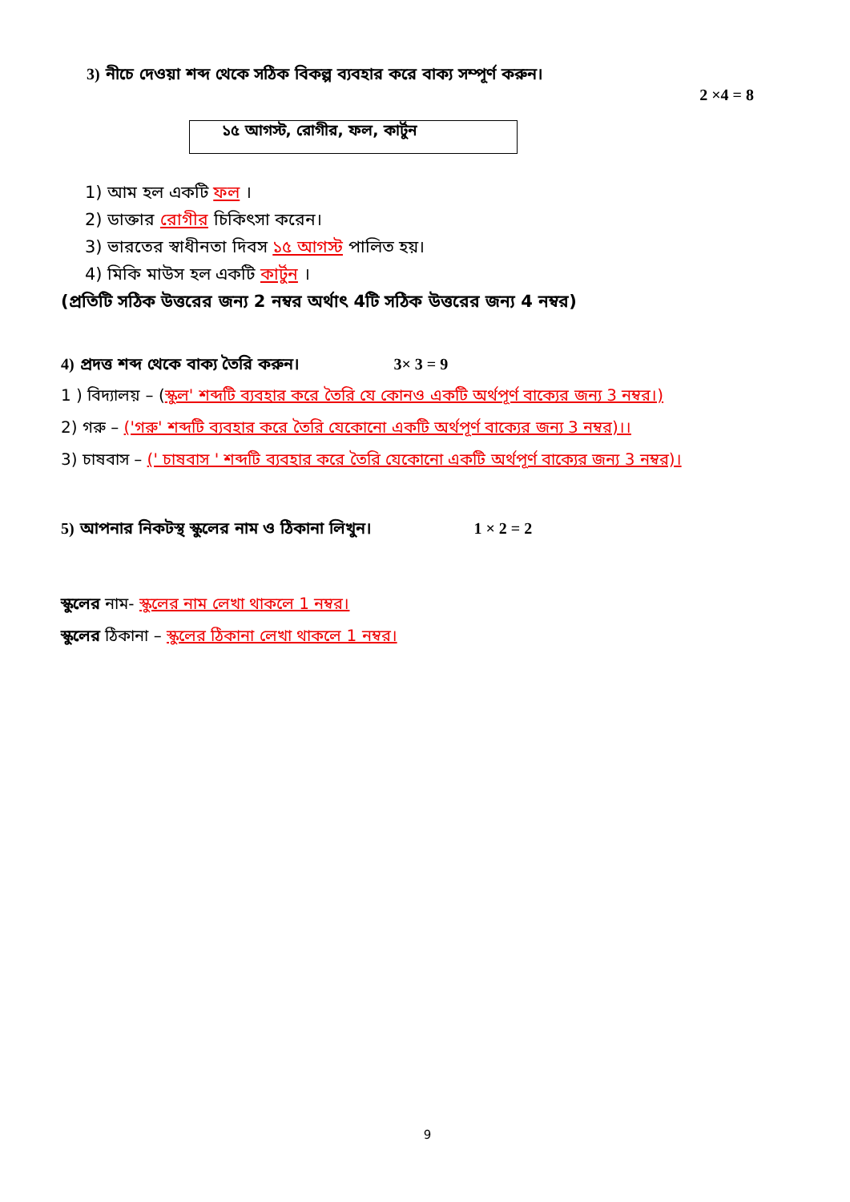3) নীচে দেওয়া শব্দ থেকে সঠিক বিকল্প ব্যবহার করে বাক্য সম্পূর্ণ করুন।
2 ×4 = 8
১৫ আগস্ট, রোগীর, ফল, কার্টুন
1) আম হল একটি ফল ।
2) ডাক্তার রোগীর চিকিৎসা করেন।
3) ভারতের স্বাধীনতা দিবস ১৫ আগস্ট পালিত হয়।
4) মিকি মাউস হল একটি কার্টুন ।
(প্রতিটি সঠিক উত্তরের জন্য 2 নম্বর অর্থাৎ 4টি সঠিক উত্তরের জন্য 4 নম্বর)
4) প্রদত্ত শব্দ থেকে বাক্য তৈরি করুন। 3× 3 = 9
1 ) বিদ্যালয় – (স্কুল' শব্দটি ব্যবহার করে তৈরি যে কোনও একটি অর্থপূর্ণ বাক্যের জন্য 3 নম্বর।)
2) গরু – ('গরু' শব্দটি ব্যবহার করে তৈরি যেকোনো একটি অর্থপূর্ণ বাক্যের জন্য 3 নম্বর)।।
3) চাষবাস – (' চাষবাস ' শব্দটি ব্যবহার করে তৈরি যেকোনো একটি অর্থপূর্ণ বাক্যের জন্য 3 নম্বর)।
5) আপনার নিকটস্থ স্কুলের নাম ও ঠিকানা লিখুন। 1 × 2 = 2
স্কুলের নাম- স্কুলের নাম লেখা থাকলে 1 নম্বর।
স্কুলের ঠিকানা – স্কুলের ঠিকানা লেখা থাকলে 1 নম্বর।
9